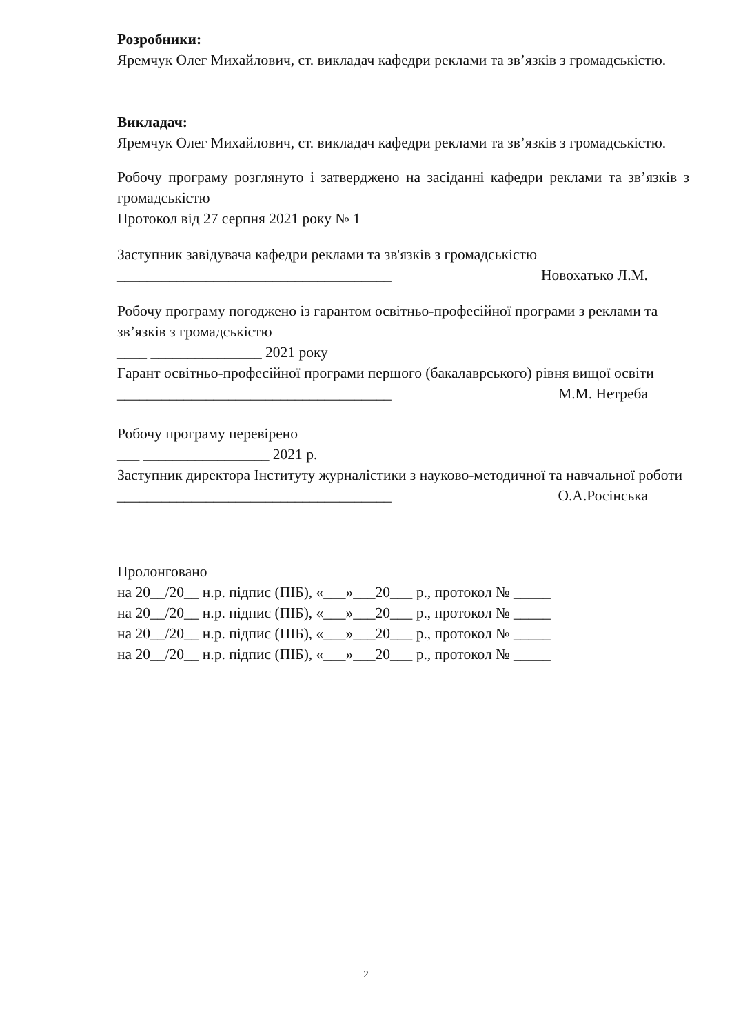Розробники:
Яремчук Олег Михайлович, ст. викладач кафедри реклами та зв’язків з громадськістю.
Викладач:
Яремчук Олег Михайлович, ст. викладач кафедри реклами та зв’язків з громадськістю.
Робочу програму розглянуто і затверджено на засіданні кафедри реклами та зв’язків з громадськістю
Протокол від 27 серпня 2021 року № 1
Заступник завідувача кафедри реклами та зв'язків з громадськістю
_____________________________________ Новохатько Л.М.
Робочу програму погоджено із гарантом освітньо-професійної програми з реклами та зв’язків з громадськістю
____ _______________ 2021 року
Гарант освітньо-професійної програми першого (бакалаврського) рівня вищої освіти
_____________________________________ М.М. Нетреба
Робочу програму перевірено
___ _________________ 2021 р.
Заступник директора Інституту журналістики з науково-методичної та навчальної роботи
_____________________________________ О.А.Росінська
Пролонговано
на 20__/20__ н.р. підпис (ПІБ), «___»___20___ р., протокол № _____
на 20__/20__ н.р. підпис (ПІБ), «___»___20___ р., протокол № _____
на 20__/20__ н.р. підпис (ПІБ), «___»___20___ р., протокол № _____
на 20__/20__ н.р. підпис (ПІБ), «___»___20___ р., протокол № _____
2